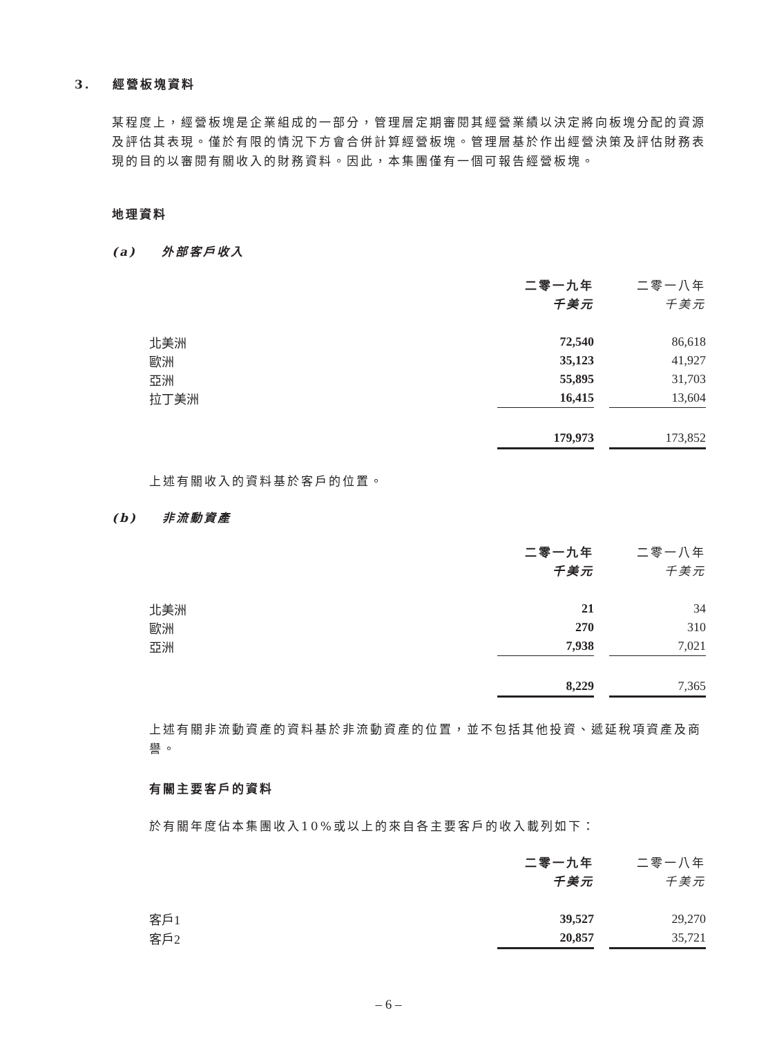3. 經營板塊資料
某程度上，經營板塊是企業組成的一部分，管理層定期審閱其經營業績以決定將向板塊分配的資源及評估其表現。僅於有限的情況下方會合併計算經營板塊。管理層基於作出經營決策及評估財務表現的目的以審閱有關收入的財務資料。因此，本集團僅有一個可報告經營板塊。
地理資料
(a) 外部客戶收入
| | 二零一九年 | | 二零一八年 |
| | 千美元 | | 千美元 |
| 北美洲 | 72,540 | | 86,618 |
| 歐洲 | 35,123 | | 41,927 |
| 亞洲 | 55,895 | | 31,703 |
| 拉丁美洲 | 16,415 | | 13,604 |
| | 179,973 | | 173,852 |
上述有關收入的資料基於客戶的位置。
(b) 非流動資產
| | 二零一九年 | | 二零一八年 |
| | 千美元 | | 千美元 |
| 北美洲 | 21 | | 34 |
| 歐洲 | 270 | | 310 |
| 亞洲 | 7,938 | | 7,021 |
| | 8,229 | | 7,365 |
上述有關非流動資產的資料基於非流動資產的位置，並不包括其他投資、遞延稅項資產及商譽。
有關主要客戶的資料
於有關年度佔本集團收入10%或以上的來自各主要客戶的收入載列如下：
| | 二零一九年 | | 二零一八年 |
| | 千美元 | | 千美元 |
| 客戶1 | 39,527 | | 29,270 |
| 客戶2 | 20,857 | | 35,721 |
– 6 –